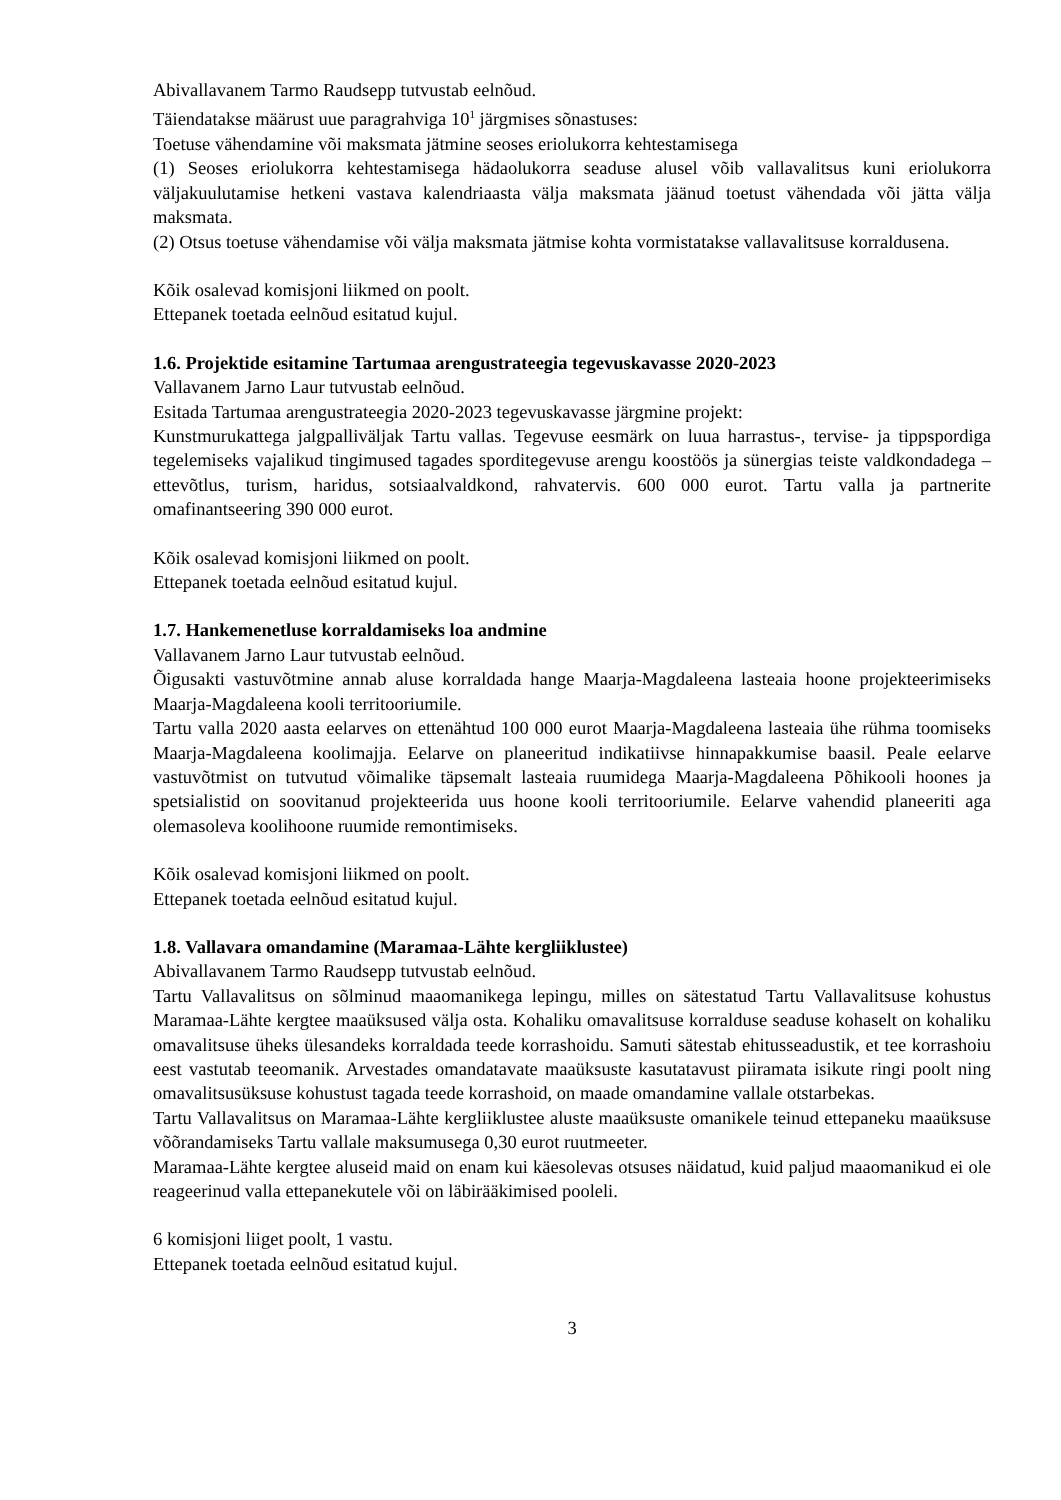Abivallavanem Tarmo Raudsepp tutvustab eelnõud.
Täiendatakse määrust uue paragrahviga 10<sup>1</sup> järgmises sõnastuses:
Toetuse vähendamine või maksmata jätmine seoses eriolukorra kehtestamisega
(1) Seoses eriolukorra kehtestamisega hädaolukorra seaduse alusel võib vallavalitsus kuni eriolukorra väljakuulutamise hetkeni vastava kalendriaasta välja maksmata jäänud toetust vähendada või jätta välja maksmata.
(2) Otsus toetuse vähendamise või välja maksmata jätmise kohta vormistatakse vallavalitsuse korraldusena.
Kõik osalevad komisjoni liikmed on poolt.
Ettepanek toetada eelnõud esitatud kujul.
1.6. Projektide esitamine Tartumaa arengustrateegia tegevuskavasse 2020-2023
Vallavanem Jarno Laur tutvustab eelnõud.
Esitada Tartumaa arengustrateegia 2020-2023 tegevuskavasse järgmine projekt:
Kunstmurukattega jalgpalliväljak Tartu vallas. Tegevuse eesmärk on luua harrastus-, tervise- ja tippspordiga tegelemiseks vajalikud tingimused tagades sporditegevuse arengu koostöös ja sünergias teiste valdkondadega – ettevõtlus, turism, haridus, sotsiaalvaldkond, rahvatervis. 600 000 eurot. Tartu valla ja partnerite omafinantseering 390 000 eurot.
Kõik osalevad komisjoni liikmed on poolt.
Ettepanek toetada eelnõud esitatud kujul.
1.7. Hankemenetluse korraldamiseks loa andmine
Vallavanem Jarno Laur tutvustab eelnõud.
Õigusakti vastuvõtmine annab aluse korraldada hange Maarja-Magdaleena lasteaia hoone projekteerimiseks Maarja-Magdaleena kooli territooriumile.
Tartu valla 2020 aasta eelarves on ettenähtud 100 000 eurot Maarja-Magdaleena lasteaia ühe rühma toomiseks Maarja-Magdaleena koolimajja. Eelarve on planeeritud indikatiivse hinnapakkumise baasil. Peale eelarve vastuvõtmist on tutvutud võimalike täpsemalt lasteaia ruumidega Maarja-Magdaleena Põhikooli hoones ja spetsialistid on soovitanud projekteerida uus hoone kooli territooriumile. Eelarve vahendid planeeriti aga olemasoleva koolihoone ruumide remontimiseks.
Kõik osalevad komisjoni liikmed on poolt.
Ettepanek toetada eelnõud esitatud kujul.
1.8. Vallavara omandamine (Maramaa-Lähte kergliiklustee)
Abivallavanem Tarmo Raudsepp tutvustab eelnõud.
Tartu Vallavalitsus on sõlminud maaomanikega lepingu, milles on sätestatud Tartu Vallavalitsuse kohustus Maramaa-Lähte kergtee maaüksused välja osta. Kohaliku omavalitsuse korralduse seaduse kohaselt on kohaliku omavalitsuse üheks ülesandeks korraldada teede korrashoidu. Samuti sätestab ehitusseadustik, et tee korrashoiu eest vastutab teeomanik. Arvestades omandatavate maaüksuste kasutatavust piiramata isikute ringi poolt ning omavalitsusüksuse kohustust tagada teede korrashoid, on maade omandamine vallale otstarbekas.
Tartu Vallavalitsus on Maramaa-Lähte kergliiklustee aluste maaüksuste omanikele teinud ettepaneku maaüksuse võõrandamiseks Tartu vallale maksumusega 0,30 eurot ruutmeeter.
Maramaa-Lähte kergtee aluseid maid on enam kui käesolevas otsuses näidatud, kuid paljud maaomanikud ei ole reageerinud valla ettepanekutele või on läbirääkimised pooleli.
6 komisjoni liiget poolt, 1 vastu.
Ettepanek toetada eelnõud esitatud kujul.
3